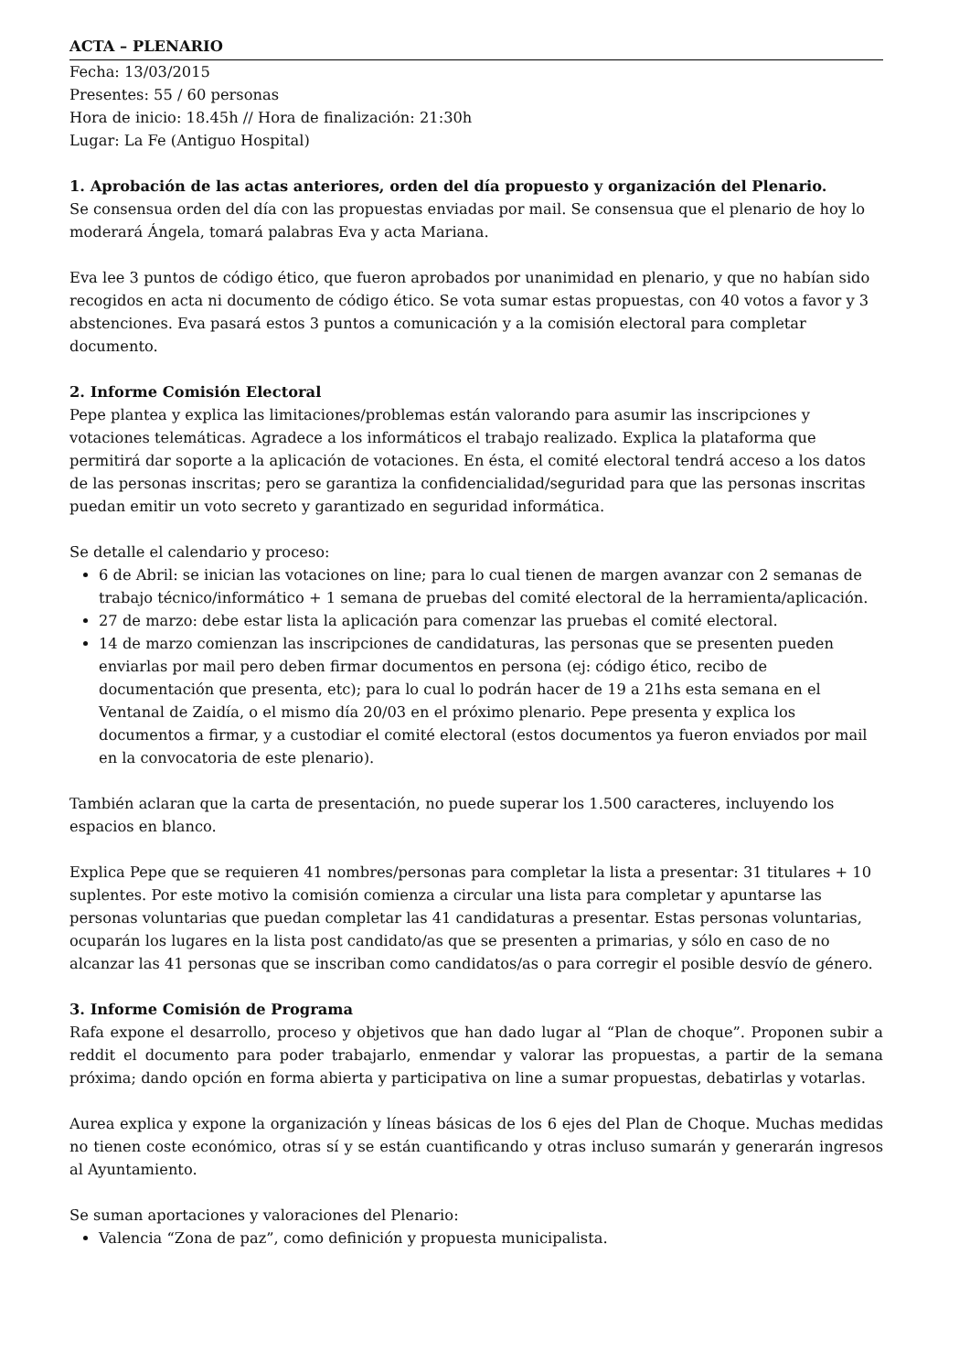ACTA – PLENARIO
Fecha: 13/03/2015
Presentes: 55 / 60 personas
Hora de inicio: 18.45h // Hora de finalización: 21:30h
Lugar: La Fe (Antiguo Hospital)
1. Aprobación de las actas anteriores, orden del día propuesto y organización del Plenario.
Se consensua orden del día con las propuestas enviadas por mail. Se consensua que el plenario de hoy lo moderará Ángela, tomará palabras Eva y acta Mariana.
Eva lee 3 puntos de código ético, que fueron aprobados por unanimidad en plenario, y que no habían sido recogidos en acta ni documento de código ético. Se vota sumar estas propuestas, con 40 votos a favor y 3 abstenciones. Eva pasará estos 3 puntos a comunicación y a la comisión electoral para completar documento.
2. Informe Comisión Electoral
Pepe plantea y explica las limitaciones/problemas están valorando para asumir las inscripciones y votaciones telemáticas. Agradece a los informáticos el trabajo realizado. Explica la plataforma que permitirá dar soporte a la aplicación de votaciones. En ésta, el comité electoral tendrá acceso a los datos de las personas inscritas; pero se garantiza la confidencialidad/seguridad para que las personas inscritas puedan emitir un voto secreto y garantizado en seguridad informática.
Se detalle el calendario y proceso:
6 de Abril: se inician las votaciones on line; para lo cual tienen de margen avanzar con 2 semanas de trabajo técnico/informático + 1 semana de pruebas del comité electoral de la herramienta/aplicación.
27 de marzo: debe estar lista la aplicación para comenzar las pruebas el comité electoral.
14 de marzo comienzan las inscripciones de candidaturas, las personas que se presenten pueden enviarlas por mail pero deben firmar documentos en persona (ej: código ético, recibo de documentación que presenta, etc); para lo cual lo podrán hacer de 19 a 21hs esta semana en el Ventanal de Zaidía, o el mismo día 20/03 en el próximo plenario. Pepe presenta y explica los documentos a firmar, y a custodiar el comité electoral (estos documentos ya fueron enviados por mail en la convocatoria de este plenario).
También aclaran que la carta de presentación, no puede superar los 1.500 caracteres, incluyendo los espacios en blanco.
Explica Pepe que se requieren 41 nombres/personas para completar la lista a presentar: 31 titulares + 10 suplentes. Por este motivo la comisión comienza a circular una lista para completar y apuntarse las personas voluntarias que puedan completar las 41 candidaturas a presentar. Estas personas voluntarias, ocuparán los lugares en la lista post candidato/as que se presenten a primarias, y sólo en caso de no alcanzar las 41 personas que se inscriban como candidatos/as o para corregir el posible desvío de género.
3. Informe Comisión de Programa
Rafa expone el desarrollo, proceso y objetivos que han dado lugar al “Plan de choque”. Proponen subir a reddit el documento para poder trabajarlo, enmendar y valorar las propuestas, a partir de la semana próxima; dando opción en forma abierta y participativa on line a sumar propuestas, debatirlas y votarlas.
Aurea explica y expone la organización y líneas básicas de los 6 ejes del Plan de Choque. Muchas medidas no tienen coste económico, otras sí y se están cuantificando y otras incluso sumarán y generarán ingresos al Ayuntamiento.
Se suman aportaciones y valoraciones del Plenario:
Valencia “Zona de paz”, como definición y propuesta municipalista.